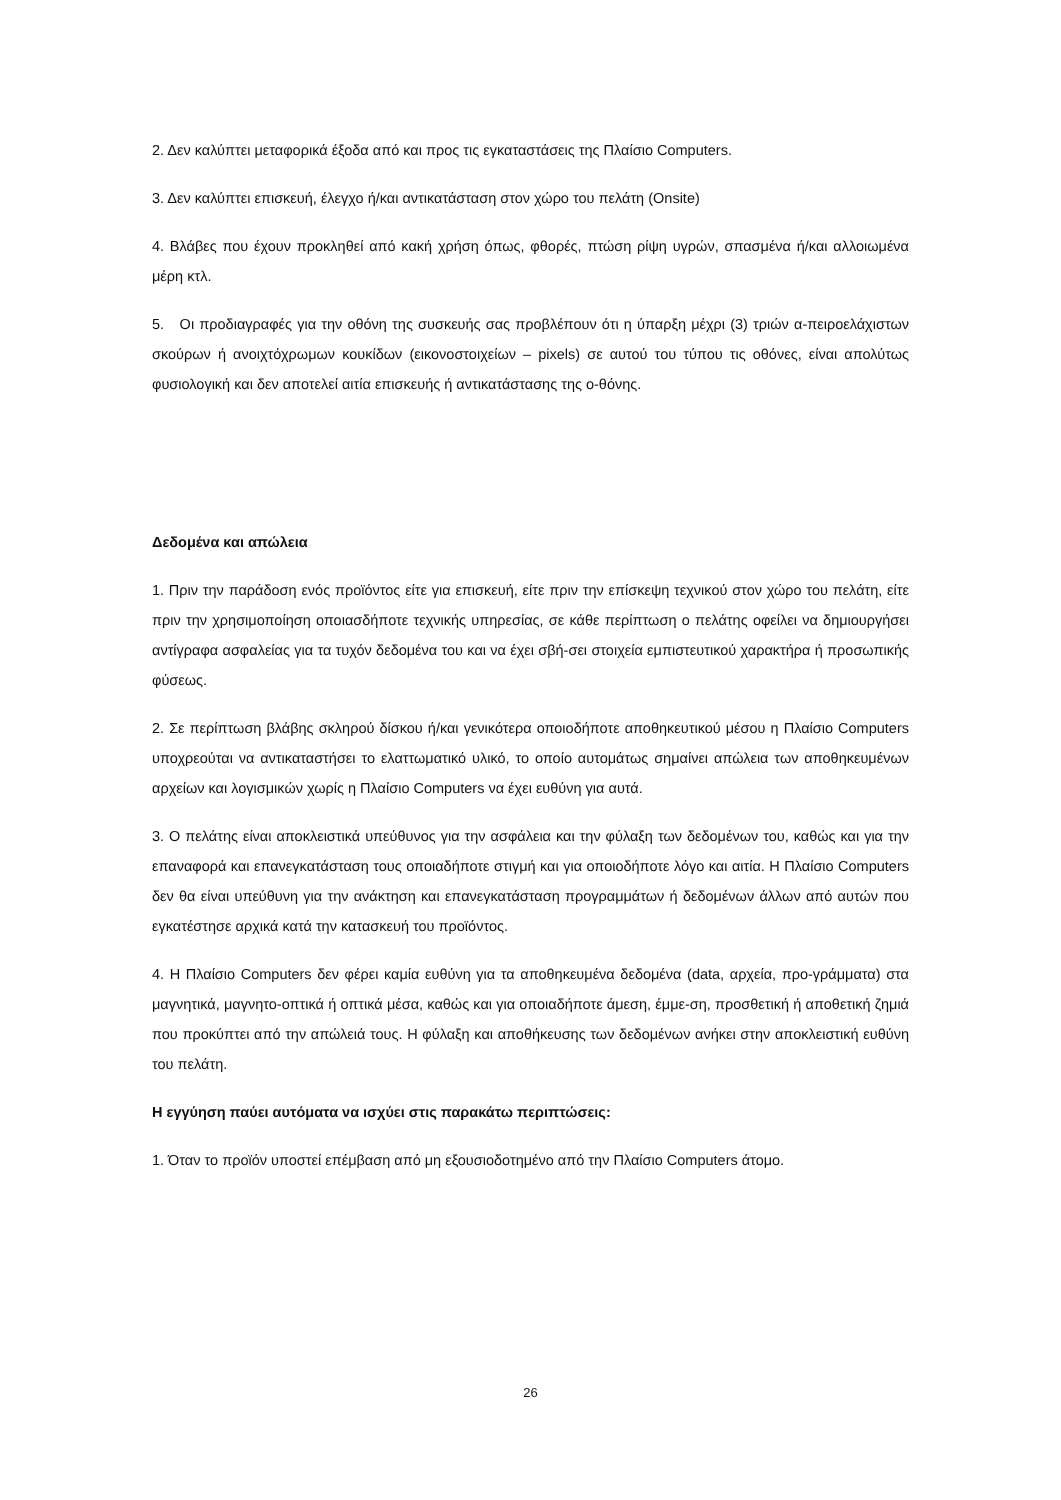2. Δεν καλύπτει μεταφορικά έξοδα από και προς τις εγκαταστάσεις της Πλαίσιο Computers.
3. Δεν καλύπτει επισκευή, έλεγχο ή/και αντικατάσταση στον χώρο του πελάτη (Onsite)
4. Βλάβες που έχουν προκληθεί από κακή χρήση όπως, φθορές, πτώση ρίψη υγρών, σπασμένα ή/και αλλοιωμένα μέρη κτλ.
5. Οι προδιαγραφές για την οθόνη της συσκευής σας προβλέπουν ότι η ύπαρξη μέχρι (3) τριών α-πειροελάχιστων σκούρων ή ανοιχτόχρωμων κουκίδων (εικονοστοιχείων – pixels) σε αυτού του τύπου τις οθόνες, είναι απολύτως φυσιολογική και δεν αποτελεί αιτία επισκευής ή αντικατάστασης της ο-θόνης.
Δεδομένα και απώλεια
1. Πριν την παράδοση ενός προϊόντος είτε για επισκευή, είτε πριν την επίσκεψη τεχνικού στον χώρο του πελάτη, είτε πριν την χρησιμοποίηση οποιασδήποτε τεχνικής υπηρεσίας, σε κάθε περίπτωση ο πελάτης οφείλει να δημιουργήσει αντίγραφα ασφαλείας για τα τυχόν δεδομένα του και να έχει σβή-σει στοιχεία εμπιστευτικού χαρακτήρα ή προσωπικής φύσεως.
2. Σε περίπτωση βλάβης σκληρού δίσκου ή/και γενικότερα οποιοδήποτε αποθηκευτικού μέσου η Πλαίσιο Computers υποχρεούται να αντικαταστήσει το ελαττωματικό υλικό, το οποίο αυτομάτως σημαίνει απώλεια των αποθηκευμένων αρχείων και λογισμικών χωρίς η Πλαίσιο Computers να έχει ευθύνη για αυτά.
3. Ο πελάτης είναι αποκλειστικά υπεύθυνος για την ασφάλεια και την φύλαξη των δεδομένων του, καθώς και για την επαναφορά και επανεγκατάσταση τους οποιαδήποτε στιγμή και για οποιοδήποτε λόγο και αιτία. Η Πλαίσιο Computers δεν θα είναι υπεύθυνη για την ανάκτηση και επανεγκατάσταση προγραμμάτων ή δεδομένων άλλων από αυτών που εγκατέστησε αρχικά κατά την κατασκευή του προϊόντος.
4. Η Πλαίσιο Computers δεν φέρει καμία ευθύνη για τα αποθηκευμένα δεδομένα (data, αρχεία, προ-γράμματα) στα μαγνητικά, μαγνητο-οπτικά ή οπτικά μέσα, καθώς και για οποιαδήποτε άμεση, έμμε-ση, προσθετική ή αποθετική ζημιά που προκύπτει από την απώλειά τους. Η φύλαξη και αποθήκευσης των δεδομένων ανήκει στην αποκλειστική ευθύνη του πελάτη.
Η εγγύηση παύει αυτόματα να ισχύει στις παρακάτω περιπτώσεις:
1. Όταν το προϊόν υποστεί επέμβαση από μη εξουσιοδοτημένο από την Πλαίσιο Computers άτομο.
26